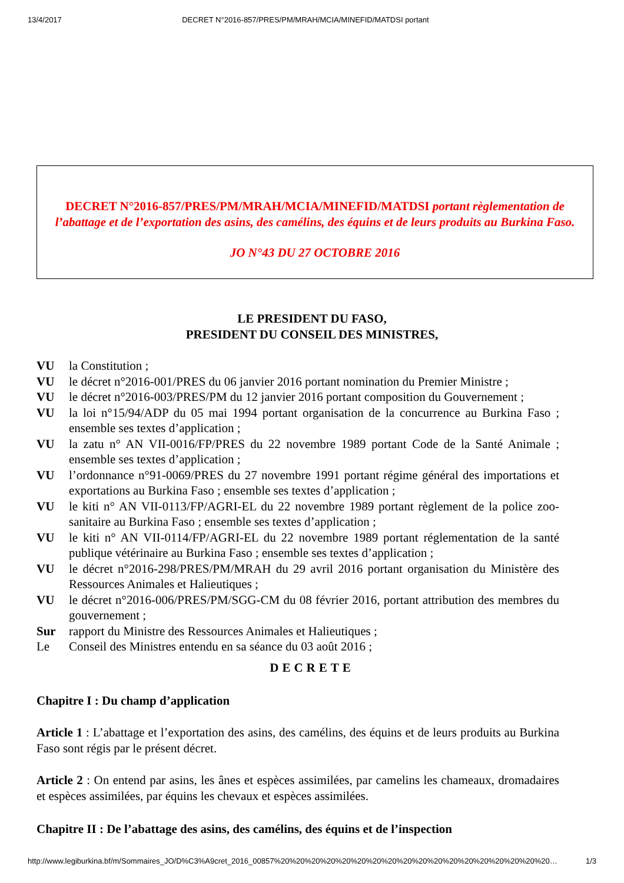13/4/2017 DECRET N°2016-857/PRES/PM/MRAH/MCIA/MINEFID/MATDSI portant
DECRET N°2016-857/PRES/PM/MRAH/MCIA/MINEFID/MATDSI portant règlementation de l’abattage et de l’exportation des asins, des camélins, des équins et de leurs produits au Burkina Faso.
JO N°43 DU 27 OCTOBRE 2016
LE PRESIDENT DU FASO,
PRESIDENT DU CONSEIL DES MINISTRES,
VU la Constitution ;
VU le décret n°2016-001/PRES du 06 janvier 2016 portant nomination du Premier Ministre ;
VU le décret n°2016-003/PRES/PM du 12 janvier 2016 portant composition du Gouvernement ;
VU la loi n°15/94/ADP du 05 mai 1994 portant organisation de la concurrence au Burkina Faso ; ensemble ses textes d’application ;
VU la zatu n° AN VII-0016/FP/PRES du 22 novembre 1989 portant Code de la Santé Animale ; ensemble ses textes d’application ;
VU l’ordonnance n°91-0069/PRES du 27 novembre 1991 portant régime général des importations et exportations au Burkina Faso ; ensemble ses textes d’application ;
VU le kiti n° AN VII-0113/FP/AGRI-EL du 22 novembre 1989 portant règlement de la police zoo-sanitaire au Burkina Faso ; ensemble ses textes d’application ;
VU le kiti n° AN VII-0114/FP/AGRI-EL du 22 novembre 1989 portant réglementation de la santé publique vétérinaire au Burkina Faso ; ensemble ses textes d’application ;
VU le décret n°2016-298/PRES/PM/MRAH du 29 avril 2016 portant organisation du Ministère des Ressources Animales et Halieutiques ;
VU le décret n°2016-006/PRES/PM/SGG-CM du 08 février 2016, portant attribution des membres du gouvernement ;
Sur rapport du Ministre des Ressources Animales et Halieutiques ;
Le Conseil des Ministres entendu en sa séance du 03 août 2016 ;
DECRETE
Chapitre I : Du champ d’application
Article 1 : L’abattage et l’exportation des asins, des camélins, des équins et de leurs produits au Burkina Faso sont régis par le présent décret.
Article 2 : On entend par asins, les ânes et espèces assimilées, par camelins les chameaux, dromadaires et espèces assimilées, par équins les chevaux et espèces assimilées.
Chapitre II : De l’abattage des asins, des camélins, des équins et de l’inspection
http://www.legiburkina.bf/m/Sommaires_JO/D%C3%A9cret_2016_00857%20%20%20%20%20%20%20%20%20%20%20%20%20%20%20%20%20%20… 1/3